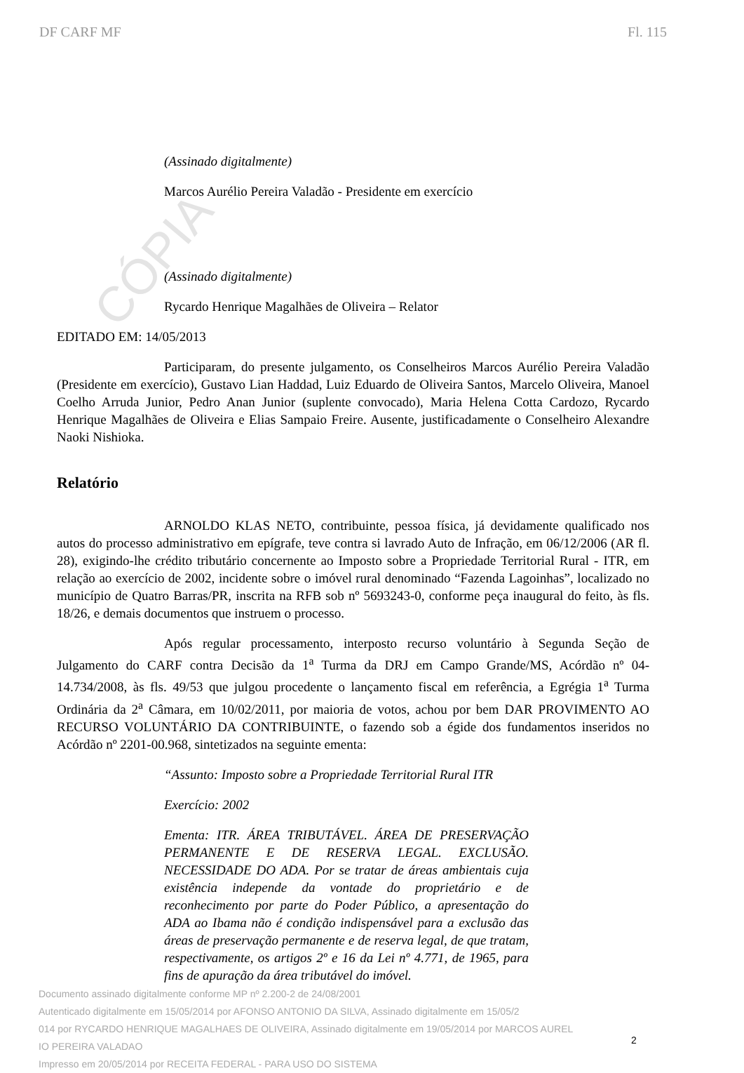CÓPIA
DF CARF MF Fl. 115
(Assinado digitalmente)
Marcos Aurélio Pereira Valadão - Presidente em exercício
(Assinado digitalmente)
Rycardo Henrique Magalhães de Oliveira – Relator
EDITADO EM: 14/05/2013
Participaram, do presente julgamento, os Conselheiros Marcos Aurélio Pereira Valadão (Presidente em exercício), Gustavo Lian Haddad, Luiz Eduardo de Oliveira Santos, Marcelo Oliveira, Manoel Coelho Arruda Junior, Pedro Anan Junior (suplente convocado), Maria Helena Cotta Cardozo, Rycardo Henrique Magalhães de Oliveira e Elias Sampaio Freire. Ausente, justificadamente o Conselheiro Alexandre Naoki Nishioka.
Relatório
ARNOLDO KLAS NETO, contribuinte, pessoa física, já devidamente qualificado nos autos do processo administrativo em epígrafe, teve contra si lavrado Auto de Infração, em 06/12/2006 (AR fl. 28), exigindo-lhe crédito tributário concernente ao Imposto sobre a Propriedade Territorial Rural - ITR, em relação ao exercício de 2002, incidente sobre o imóvel rural denominado “Fazenda Lagoinhas”, localizado no município de Quatro Barras/PR, inscrita na RFB sob nº 5693243-0, conforme peça inaugural do feito, às fls. 18/26, e demais documentos que instruem o processo.
Após regular processamento, interposto recurso voluntário à Segunda Seção de Julgamento do CARF contra Decisão da 1<sup>a</sup> Turma da DRJ em Campo Grande/MS, Acórdão nº 04-14.734/2008, às fls. 49/53 que julgou procedente o lançamento fiscal em referência, a Egrégia 1<sup>a</sup> Turma Ordinária da 2<sup>a</sup> Câmara, em 10/02/2011, por maioria de votos, achou por bem DAR PROVIMENTO AO RECURSO VOLUNTÁRIO DA CONTRIBUINTE, o fazendo sob a égide dos fundamentos inseridos no Acórdão nº 2201-00.968, sintetizados na seguinte ementa:
“Assunto: Imposto sobre a Propriedade Territorial Rural ITR
Exercício: 2002
Ementa: ITR. ÁREA TRIBUTÁVEL. ÁREA DE PRESERVAÇÃO PERMANENTE E DE RESERVA LEGAL. EXCLUSÃO. NECESSIDADE DO ADA. Por se tratar de áreas ambientais cuja existência independe da vontade do proprietário e de reconhecimento por parte do Poder Público, a apresentação do ADA ao Ibama não é condição indispensável para a exclusão das áreas de preservação permanente e de reserva legal, de que tratam, respectivamente, os artigos 2º e 16 da Lei nº 4.771, de 1965, para fins de apuração da área tributável do imóvel.
Documento assinado digitalmente conforme MP nº 2.200-2 de 24/08/2001
Autenticado digitalmente em 15/05/2014 por AFONSO ANTONIO DA SILVA, Assinado digitalmente em 15/05/2
014 por RYCARDO HENRIQUE MAGALHAES DE OLIVEIRA, Assinado digitalmente em 19/05/2014 por MARCOS AUREL
IO PEREIRA VALADAO
Impresso em 20/05/2014 por RECEITA FEDERAL - PARA USO DO SISTEMA
2